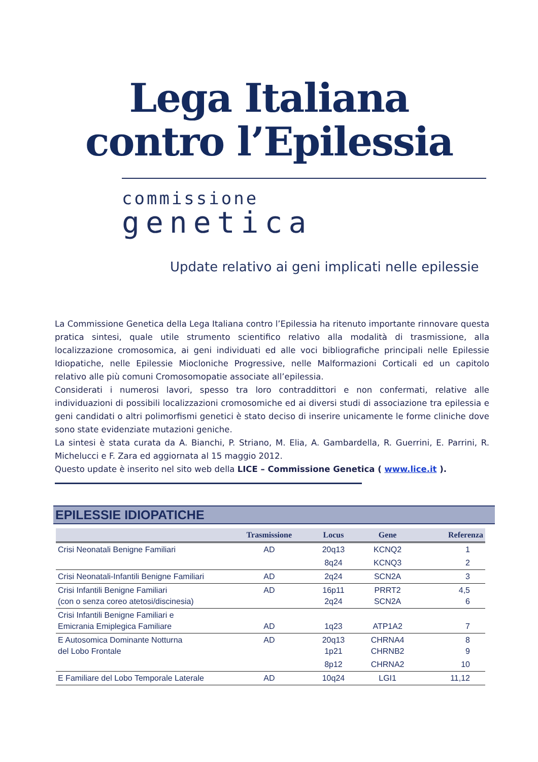Lega Italiana
contro l’Epilessia
commissione
genetica
Update relativo ai geni implicati nelle epilessie
La Commissione Genetica della Lega Italiana contro l’Epilessia ha ritenuto importante rinnovare questa pratica sintesi, quale utile strumento scientifico relativo alla modalità di trasmissione, alla localizzazione cromosomica, ai geni individuati ed alle voci bibliografiche principali nelle Epilessie Idiopatiche, nelle Epilessie Miocloniche Progressive, nelle Malformazioni Corticali ed un capitolo relativo alle più comuni Cromosomopatie associate all’epilessia.
Considerati i numerosi lavori, spesso tra loro contraddittori e non confermati, relative alle individuazioni di possibili localizzazioni cromosomiche ed ai diversi studi di associazione tra epilessia e geni candidati o altri polimorfismi genetici è stato deciso di inserire unicamente le forme cliniche dove sono state evidenziate mutazioni geniche.
La sintesi è stata curata da A. Bianchi, P. Striano, M. Elia, A. Gambardella, R. Guerrini, E. Parrini, R. Michelucci e F. Zara ed aggiornata al 15 maggio 2012.
Questo update è inserito nel sito web della LICE – Commissione Genetica ( www.lice.it ).
EPILESSIE IDIOPATICHE
| | Trasmissione | Locus | Gene | Referenza |
| --- | --- | --- | --- | --- |
| Crisi Neonatali Benigne Familiari | AD | 20q13 | KCNQ2 | 1 |
| | | 8q24 | KCNQ3 | 2 |
| Crisi Neonatali-Infantili Benigne Familiari | AD | 2q24 | SCN2A | 3 |
| Crisi Infantili Benigne Familiari (con o senza coreo atetosi/discinesia) | AD | 16p11 2q24 | PRRT2 SCN2A | 4,5 6 |
| Crisi Infantili Benigne Familiari e Emicrania Emiplegica Familiare | AD | 1q23 | ATP1A2 | 7 |
| E Autosomica Dominante Notturna del Lobo Frontale | AD | 20q13 1p21 | CHRNA4 CHRNB2 | 8 9 |
| | | 8p12 | CHRNA2 | 10 |
| E Familiare del Lobo Temporale Laterale | AD | 10q24 | LGI1 | 11,12 |